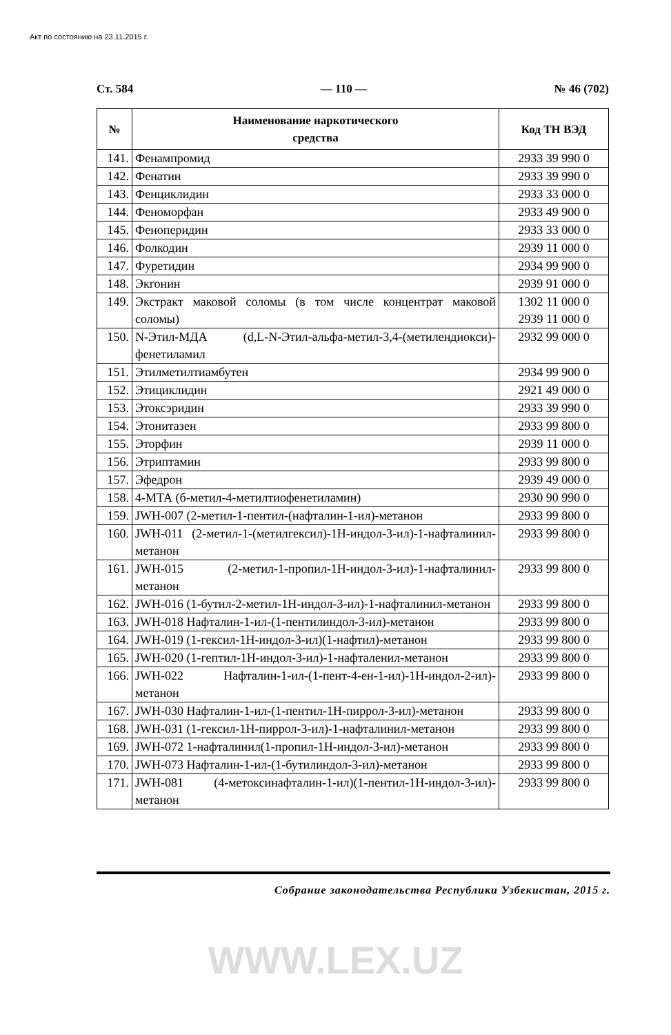Акт по состоянию на 23.11.2015 г.
Ст. 584 — 110 — № 46 (702)
| № | Наименование наркотического средства | Код ТН ВЭД |
| --- | --- | --- |
| 141. | Фенампромид | 2933 39 990 0 |
| 142. | Фенатин | 2933 39 990 0 |
| 143. | Фенциклидин | 2933 33 000 0 |
| 144. | Феноморфан | 2933 49 900 0 |
| 145. | Феноперидин | 2933 33 000 0 |
| 146. | Фолкодин | 2939 11 000 0 |
| 147. | Фуретидин | 2934 99 900 0 |
| 148. | Экгонин | 2939 91 000 0 |
| 149. | Экстракт маковой соломы (в том числе концентрат маковой соломы) | 1302 11 000 0 2939 11 000 0 |
| 150. | N-Этил-МДА (d,L-N-Этил-альфа-метил-3,4-(метилендиокси)-фенетиламил | 2932 99 000 0 |
| 151. | Этилметилтиамбутен | 2934 99 900 0 |
| 152. | Этициклидин | 2921 49 000 0 |
| 153. | Этоксэридин | 2933 39 990 0 |
| 154. | Этонитазен | 2933 99 800 0 |
| 155. | Эторфин | 2939 11 000 0 |
| 156. | Этриптамин | 2933 99 800 0 |
| 157. | Эфедрон | 2939 49 000 0 |
| 158. | 4-МТА (б-метил-4-метилтиофенетиламин) | 2930 90 990 0 |
| 159. | JWH-007 (2-метил-1-пентил-(нафталин-1-ил)-метанон | 2933 99 800 0 |
| 160. | JWH-011 (2-метил-1-(метилгексил)-1Н-индол-3-ил)-1-нафталинил-метанон | 2933 99 800 0 |
| 161. | JWH-015 (2-метил-1-пропил-1Н-индол-3-ил)-1-нафталинил-метанон | 2933 99 800 0 |
| 162. | JWH-016 (1-бутил-2-метил-1Н-индол-3-ил)-1-нафталинил-метанон | 2933 99 800 0 |
| 163. | JWH-018 Нафталин-1-ил-(1-пентилиндол-3-ил)-метанон | 2933 99 800 0 |
| 164. | JWH-019 (1-гексил-1Н-индол-3-ил)(1-нафтил)-метанон | 2933 99 800 0 |
| 165. | JWH-020 (1-гептил-1Н-индол-3-ил)-1-нафталенил-метанон | 2933 99 800 0 |
| 166. | JWH-022 Нафталин-1-ил-(1-пент-4-ен-1-ил)-1Н-индол-2-ил)-метанон | 2933 99 800 0 |
| 167. | JWH-030 Нафталин-1-ил-(1-пентил-1Н-пиррол-3-ил)-метанон | 2933 99 800 0 |
| 168. | JWH-031 (1-гексил-1Н-пиррол-3-ил)-1-нафталинил-метанон | 2933 99 800 0 |
| 169. | JWH-072 1-нафталинил(1-пропил-1Н-индол-3-ил)-метанон | 2933 99 800 0 |
| 170. | JWH-073 Нафталин-1-ил-(1-бутилиндол-3-ил)-метанон | 2933 99 800 0 |
| 171. | JWH-081 (4-метоксинафталин-1-ил)(1-пентил-1Н-индол-3-ил)-метанон | 2933 99 800 0 |
Собрание законодательства Республики Узбекистан, 2015 г.
WWW.LEX.UZ